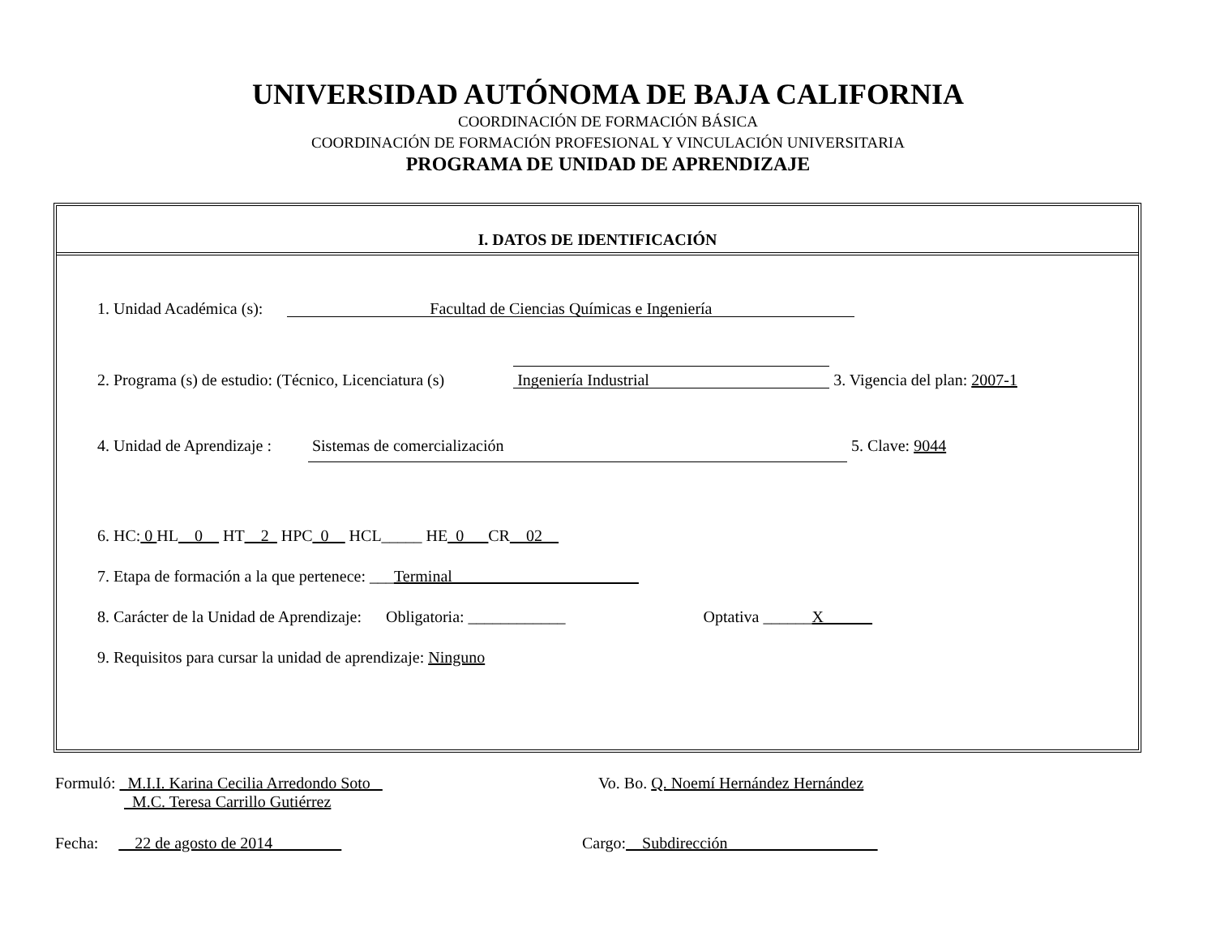UNIVERSIDAD AUTÓNOMA DE BAJA CALIFORNIA
COORDINACIÓN DE FORMACIÓN BÁSICA
COORDINACIÓN DE FORMACIÓN PROFESIONAL Y VINCULACIÓN UNIVERSITARIA
PROGRAMA DE UNIDAD DE APRENDIZAJE
I. DATOS DE IDENTIFICACIÓN
1. Unidad Académica (s): Facultad de Ciencias Químicas e Ingeniería
2. Programa (s) de estudio: (Técnico, Licenciatura (s) Ingeniería Industrial 3. Vigencia del plan: 2007-1
4. Unidad de Aprendizaje : Sistemas de comercialización 5. Clave: 9044
6. HC: 0 HL__0__ HT__2_ HPC_0__ HCL_____ HE_0___CR__02__
7. Etapa de formación a la que pertenece: ___Terminal_______________________
8. Carácter de la Unidad de Aprendizaje: Obligatoria: ____________ Optativa ______X______
9. Requisitos para cursar la unidad de aprendizaje: Ninguno
Formuló: M.I.I. Karina Cecilia Arredondo Soto
M.C. Teresa Carrillo Gutiérrez
Vo. Bo. Q. Noemí Hernández Hernández
Fecha: 22 de agosto de 2014 Cargo: Subdirección